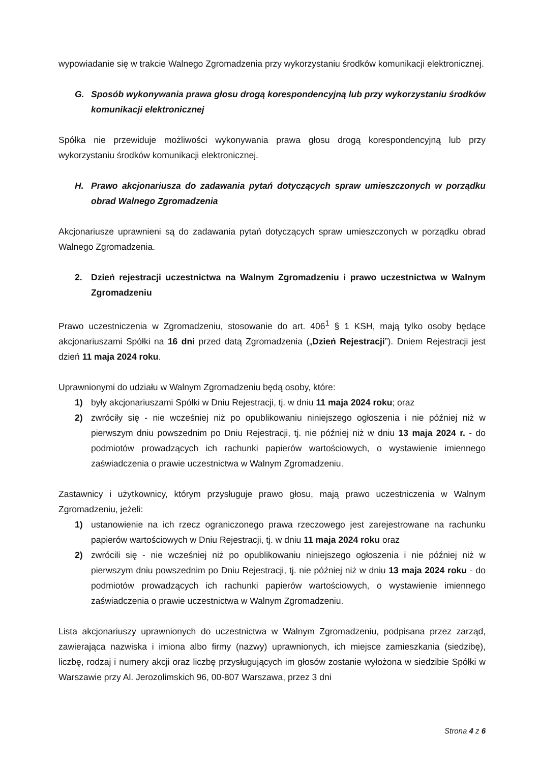wypowiadanie się w trakcie Walnego Zgromadzenia przy wykorzystaniu środków komunikacji elektronicznej.
G. Sposób wykonywania prawa głosu drogą korespondencyjną lub przy wykorzystaniu środków komunikacji elektronicznej
Spółka nie przewiduje możliwości wykonywania prawa głosu drogą korespondencyjną lub przy wykorzystaniu środków komunikacji elektronicznej.
H. Prawo akcjonariusza do zadawania pytań dotyczących spraw umieszczonych w porządku obrad Walnego Zgromadzenia
Akcjonariusze uprawnieni są do zadawania pytań dotyczących spraw umieszczonych w porządku obrad Walnego Zgromadzenia.
2. Dzień rejestracji uczestnictwa na Walnym Zgromadzeniu i prawo uczestnictwa w Walnym Zgromadzeniu
Prawo uczestniczenia w Zgromadzeniu, stosowanie do art. 406<sup>1</sup> § 1 KSH, mają tylko osoby będące akcjonariuszami Spółki na 16 dni przed datą Zgromadzenia („Dzień Rejestracji”). Dniem Rejestracji jest dzień 11 maja 2024 roku.
Uprawnionymi do udziału w Walnym Zgromadzeniu będą osoby, które:
1) były akcjonariuszami Spółki w Dniu Rejestracji, tj. w dniu 11 maja 2024 roku; oraz
2) zwróciły się - nie wcześniej niż po opublikowaniu niniejszego ogłoszenia i nie później niż w pierwszym dniu powszednim po Dniu Rejestracji, tj. nie później niż w dniu 13 maja 2024 r. - do podmiotów prowadzących ich rachunki papierów wartościowych, o wystawienie imiennego zaświadczenia o prawie uczestnictwa w Walnym Zgromadzeniu.
Zastawnicy i użytkownicy, którym przysługuje prawo głosu, mają prawo uczestniczenia w Walnym Zgromadzeniu, jeżeli:
1) ustanowienie na ich rzecz ograniczonego prawa rzeczowego jest zarejestrowane na rachunku papierów wartościowych w Dniu Rejestracji, tj. w dniu 11 maja 2024 roku oraz
2) zwrócili się - nie wcześniej niż po opublikowaniu niniejszego ogłoszenia i nie później niż w pierwszym dniu powszednim po Dniu Rejestracji, tj. nie później niż w dniu 13 maja 2024 roku - do podmiotów prowadzących ich rachunki papierów wartościowych, o wystawienie imiennego zaświadczenia o prawie uczestnictwa w Walnym Zgromadzeniu.
Lista akcjonariuszy uprawnionych do uczestnictwa w Walnym Zgromadzeniu, podpisana przez zarząd, zawierająca nazwiska i imiona albo firmy (nazwy) uprawnionych, ich miejsce zamieszkania (siedzibę), liczbę, rodzaj i numery akcji oraz liczbę przysługujących im głosów zostanie wyłożona w siedzibie Spółki w Warszawie przy Al. Jerozolimskich 96, 00-807 Warszawa, przez 3 dni
Strona 4 z 6